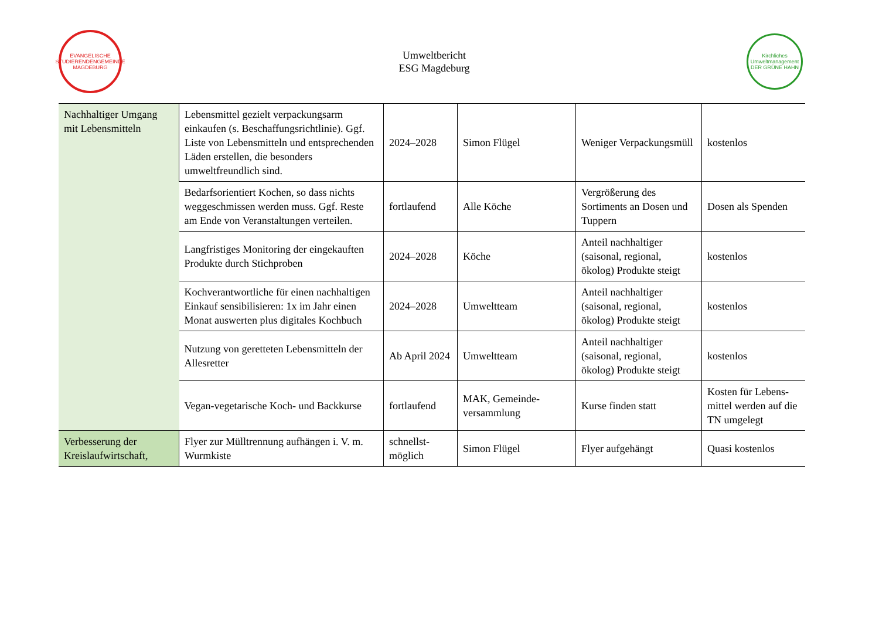EVANGELISCHE STUDIERENDENGEMEINDE
MAGDEBURG
Umweltbericht
ESG Magdeburg
Kirchliches Umweltmanagement
DER GRÜNE HAHN
| Nachhaltiger Umgang mit Lebensmitteln | Lebensmittel gezielt verpackungsarm einkaufen (s. Beschaffungsrichtlinie). Ggf. Liste von Lebensmitteln und entsprechenden Läden erstellen, die besonders umweltfreundlich sind. | 2024–2028 | Simon Flügel | Weniger Verpackungsmüll | kostenlos |
| | Bedarfsorientiert Kochen, so dass nichts weggeschmissen werden muss. Ggf. Reste am Ende von Veranstaltungen verteilen. | fortlaufend | Alle Köche | Vergrößerung des Sortiments an Dosen und Tuppern | Dosen als Spenden |
| | Langfristiges Monitoring der eingekauften Produkte durch Stichproben | 2024–2028 | Köche | Anteil nachhaltiger (saisonal, regional, ökolog) Produkte steigt | kostenlos |
| | Kochverantwortliche für einen nachhaltigen Einkauf sensibilisieren: 1x im Jahr einen Monat auswerten plus digitales Kochbuch | 2024–2028 | Umweltteam | Anteil nachhaltiger (saisonal, regional, ökolog) Produkte steigt | kostenlos |
| | Nutzung von geretteten Lebensmitteln der Allesretter | Ab April 2024 | Umweltteam | Anteil nachhaltiger (saisonal, regional, ökolog) Produkte steigt | kostenlos |
| | Vegan-vegetarische Koch- und Backkurse | fortlaufend | MAK, Gemeinde-versammlung | Kurse finden statt | Kosten für Lebens-mittel werden auf die TN umgelegt |
| Verbesserung der Kreislaufwirtschaft, | Flyer zur Mülltrennung aufhängen i. V. m. Wurmkiste | schnellst-möglich | Simon Flügel | Flyer aufgehängt | Quasi kostenlos |